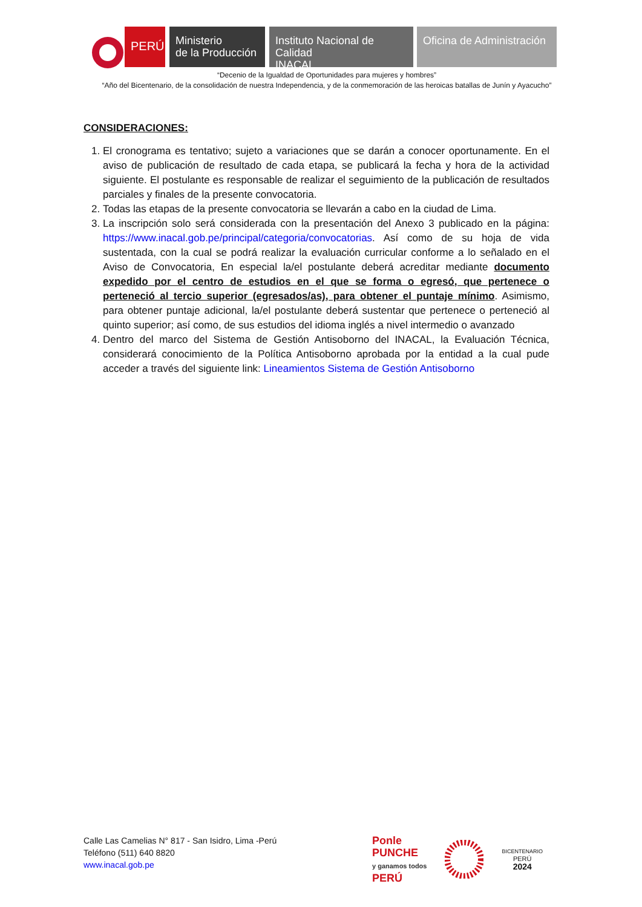PERÚ
Ministerio
de la Producción
Instituto Nacional de Calidad
INACAL
Oficina de Administración
“Decenio de la Igualdad de Oportunidades para mujeres y hombres”
“Año del Bicentenario, de la consolidación de nuestra Independencia, y de la conmemoración de las heroicas batallas de Junín y Ayacucho”
CONSIDERACIONES:
1. El cronograma es tentativo; sujeto a variaciones que se darán a conocer oportunamente. En el aviso de publicación de resultado de cada etapa, se publicará la fecha y hora de la actividad siguiente. El postulante es responsable de realizar el seguimiento de la publicación de resultados parciales y finales de la presente convocatoria.
2. Todas las etapas de la presente convocatoria se llevarán a cabo en la ciudad de Lima.
3. La inscripción solo será considerada con la presentación del Anexo 3 publicado en la página: https://www.inacal.gob.pe/principal/categoria/convocatorias. Así como de su hoja de vida sustentada, con la cual se podrá realizar la evaluación curricular conforme a lo señalado en el Aviso de Convocatoria, En especial la/el postulante deberá acreditar mediante documento expedido por el centro de estudios en el que se forma o egresó, que pertenece o perteneció al tercio superior (egresados/as), para obtener el puntaje mínimo. Asimismo, para obtener puntaje adicional, la/el postulante deberá sustentar que pertenece o perteneció al quinto superior; así como, de sus estudios del idioma inglés a nivel intermedio o avanzado
4. Dentro del marco del Sistema de Gestión Antisoborno del INACAL, la Evaluación Técnica, considerará conocimiento de la Política Antisoborno aprobada por la entidad a la cual pude acceder a través del siguiente link: Lineamientos Sistema de Gestión Antisoborno
Calle Las Camelias N° 817 - San Isidro, Lima -Perú
Teléfono (511) 640 8820
www.inacal.gob.pe
Ponle
PUNCHE
y ganamos todos
PERÚ
BICENTENARIO
PERÚ
2024